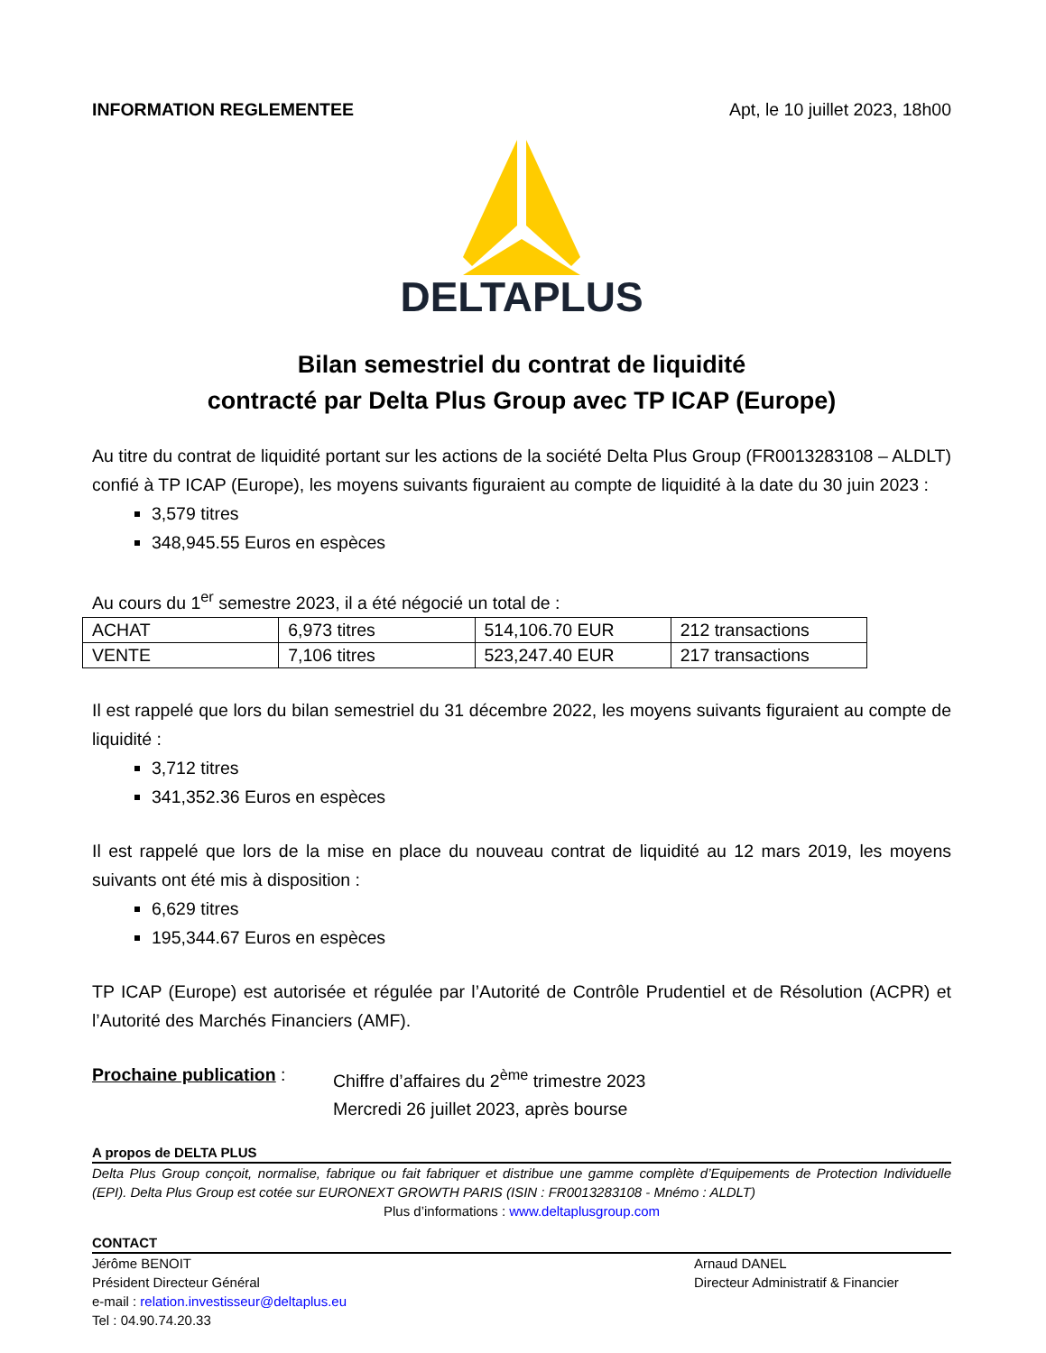INFORMATION REGLEMENTEE Apt, le 10 juillet 2023, 18h00
DELTAPLUS
Bilan semestriel du contrat de liquidité
contracté par Delta Plus Group avec TP ICAP (Europe)
Au titre du contrat de liquidité portant sur les actions de la société Delta Plus Group (FR0013283108 – ALDLT) confié à TP ICAP (Europe), les moyens suivants figuraient au compte de liquidité à la date du 30 juin 2023 :
3,579 titres
348,945.55 Euros en espèces
Au cours du 1<sup>er</sup> semestre 2023, il a été négocié un total de :
| ACHAT | 6,973 titres | 514,106.70 EUR | 212 transactions |
| VENTE | 7,106 titres | 523,247.40 EUR | 217 transactions |
Il est rappelé que lors du bilan semestriel du 31 décembre 2022, les moyens suivants figuraient au compte de liquidité :
3,712 titres
341,352.36 Euros en espèces
Il est rappelé que lors de la mise en place du nouveau contrat de liquidité au 12 mars 2019, les moyens suivants ont été mis à disposition :
6,629 titres
195,344.67 Euros en espèces
TP ICAP (Europe) est autorisée et régulée par l’Autorité de Contrôle Prudentiel et de Résolution (ACPR) et l’Autorité des Marchés Financiers (AMF).
Prochaine publication :
Chiffre d’affaires du 2<sup>ème</sup> trimestre 2023
Mercredi 26 juillet 2023, après bourse
A propos de DELTA PLUS
Delta Plus Group conçoit, normalise, fabrique ou fait fabriquer et distribue une gamme complète d’Equipements de Protection Individuelle (EPI). Delta Plus Group est cotée sur EURONEXT GROWTH PARIS (ISIN : FR0013283108 - Mnémo : ALDLT)
Plus d’informations : www.deltaplusgroup.com
CONTACT
Jérôme BENOIT
Président Directeur Général
e-mail : relation.investisseur@deltaplus.eu
Tel : 04.90.74.20.33
Arnaud DANEL
Directeur Administratif & Financier